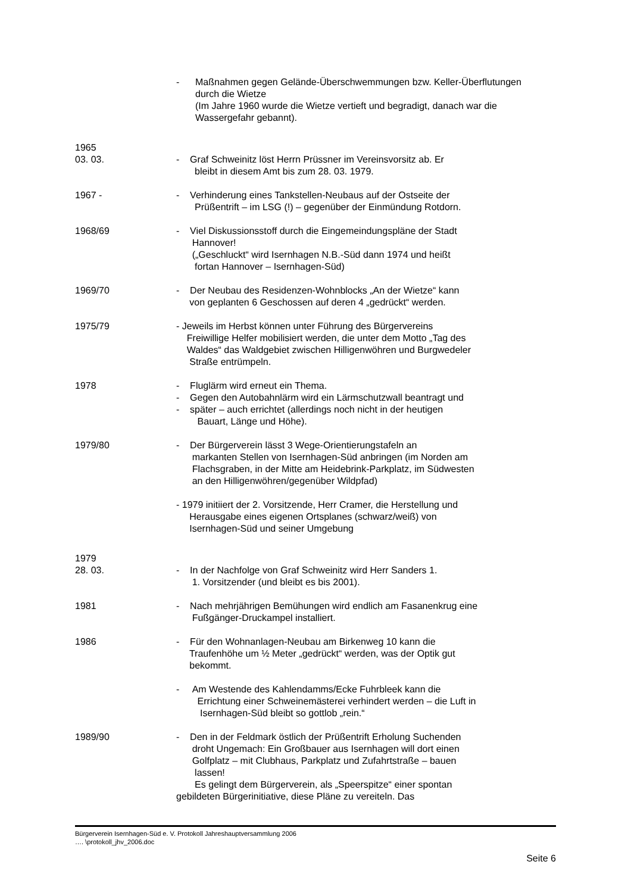- Maßnahmen gegen Gelände-Überschwemmungen bzw. Keller-Überflutungen
durch die Wietze
(Im Jahre 1960 wurde die Wietze vertieft und begradigt, danach war die
Wassergefahr gebannt).
1965
03. 03.
- Graf Schweinitz löst Herrn Prüssner im Vereinsvorsitz ab. Er
bleibt in diesem Amt bis zum 28. 03. 1979.
1967 - - Verhinderung eines Tankstellen-Neubaus auf der Ostseite der
Prüßentrift – im LSG (!) – gegenüber der Einmündung Rotdorn.
1968/69 - Viel Diskussionsstoff durch die Eingemeindungspläne der Stadt
Hannover!
(„Geschluckt“ wird Isernhagen N.B.-Süd dann 1974 und heißt
fortan Hannover – Isernhagen-Süd)
1969/70 - Der Neubau des Residenzen-Wohnblocks „An der Wietze“ kann
von geplanten 6 Geschossen auf deren 4 „gedrückt“ werden.
1975/79 - Jeweils im Herbst können unter Führung des Bürgervereins
Freiwillige Helfer mobilisiert werden, die unter dem Motto „Tag des
Waldes“ das Waldgebiet zwischen Hilligenwöhren und Burgwedeler
Straße entrümpeln.
1978 - Fluglärm wird erneut ein Thema.
- Gegen den Autobahnlärm wird ein Lärmschutzwall beantragt und
- später – auch errichtet (allerdings noch nicht in der heutigen
Bauart, Länge und Höhe).
1979/80 - Der Bürgerverein lässt 3 Wege-Orientierungstafeln an
markanten Stellen von Isernhagen-Süd anbringen (im Norden am
Flachsgraben, in der Mitte am Heidebrink-Parkplatz, im Südwesten
an den Hilligenwöhren/gegenüber Wildpfad)
- 1979 initiiert der 2. Vorsitzende, Herr Cramer, die Herstellung und
Herausgabe eines eigenen Ortsplanes (schwarz/weiß) von
Isernhagen-Süd und seiner Umgebung
1979
28. 03.
- In der Nachfolge von Graf Schweinitz wird Herr Sanders 1.
1. Vorsitzender (und bleibt es bis 2001).
1981 - Nach mehrjährigen Bemühungen wird endlich am Fasanenkrug eine
Fußgänger-Druckampel installiert.
1986 - Für den Wohnanlagen-Neubau am Birkenweg 10 kann die
Traufenhöhe um ½ Meter „gedrückt“ werden, was der Optik gut
bekommt.
- Am Westende des Kahlendamms/Ecke Fuhrbleek kann die
Errichtung einer Schweinemästerei verhindert werden – die Luft in
Isernhagen-Süd bleibt so gottlob „rein.“
1989/90 - Den in der Feldmark östlich der Prüßentrift Erholung Suchenden
droht Ungemach: Ein Großbauer aus Isernhagen will dort einen
Golfplatz – mit Clubhaus, Parkplatz und Zufahrtstraße – bauen
lassen!
Es gelingt dem Bürgerverein, als „Speerspitze“ einer spontan
gebildeten Bürgerinitiative, diese Pläne zu vereiteln. Das
Bürgerverein Isernhagen-Süd e. V. Protokoll Jahreshauptversammlung 2006
…. \protokoll_jhv_2006.doc
Seite 6